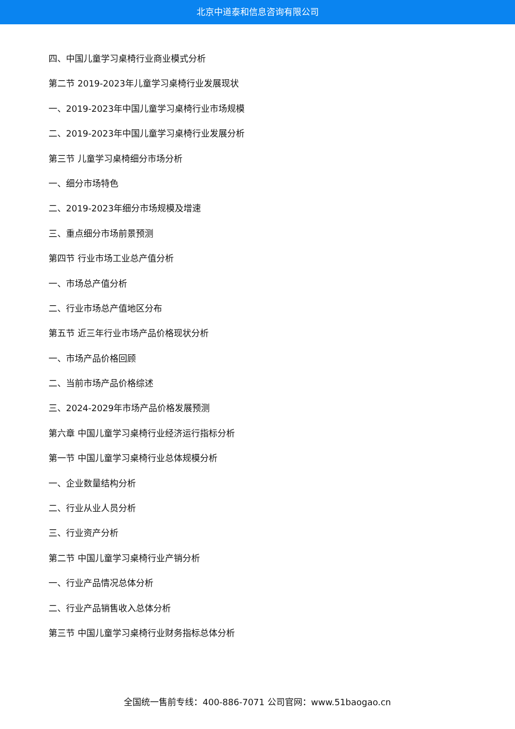北京中道泰和信息咨询有限公司
四、中国儿童学习桌椅行业商业模式分析
第二节 2019-2023年儿童学习桌椅行业发展现状
一、2019-2023年中国儿童学习桌椅行业市场规模
二、2019-2023年中国儿童学习桌椅行业发展分析
第三节 儿童学习桌椅细分市场分析
一、细分市场特色
二、2019-2023年细分市场规模及增速
三、重点细分市场前景预测
第四节 行业市场工业总产值分析
一、市场总产值分析
二、行业市场总产值地区分布
第五节 近三年行业市场产品价格现状分析
一、市场产品价格回顾
二、当前市场产品价格综述
三、2024-2029年市场产品价格发展预测
第六章 中国儿童学习桌椅行业经济运行指标分析
第一节 中国儿童学习桌椅行业总体规模分析
一、企业数量结构分析
二、行业从业人员分析
三、行业资产分析
第二节 中国儿童学习桌椅行业产销分析
一、行业产品情况总体分析
二、行业产品销售收入总体分析
第三节 中国儿童学习桌椅行业财务指标总体分析
全国统一售前专线：400-886-7071 公司官网：www.51baogao.cn